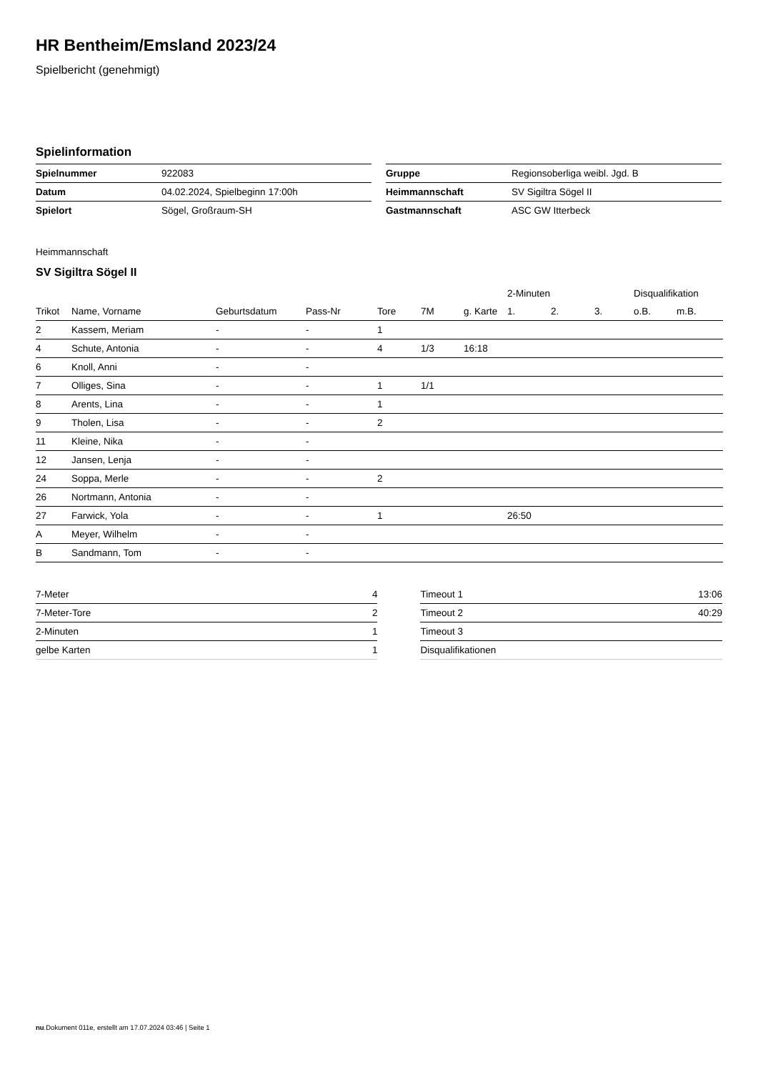HR Bentheim/Emsland 2023/24
Spielbericht (genehmigt)
Spielinformation
| Spielnummer | 922083 |
| Datum | 04.02.2024, Spielbeginn 17:00h |
| Spielort | Sögel, Großraum-SH |
| Gruppe | Regionsoberliga weibl. Jgd. B |
| Heimmannschaft | SV Sigiltra Sögel II |
| Gastmannschaft | ASC GW Itterbeck |
Heimmannschaft
SV Sigiltra Sögel II
| | | | | | | | 2-Minuten | | | Disqualifikation | |
| --- | --- | --- | --- | --- | --- | --- | --- | --- | --- | --- | --- |
| Trikot | Name, Vorname | Geburtsdatum | Pass-Nr | Tore | 7M | g. Karte | 1. | 2. | 3. | o.B. | m.B. |
| 2 | Kassem, Meriam | - | - | 1 | | | | | | | |
| 4 | Schute, Antonia | - | - | 4 | 1/3 | 16:18 | | | | | |
| 6 | Knoll, Anni | - | - | | | | | | | | |
| 7 | Olliges, Sina | - | - | 1 | 1/1 | | | | | | |
| 8 | Arents, Lina | - | - | 1 | | | | | | | |
| 9 | Tholen, Lisa | - | - | 2 | | | | | | | |
| 11 | Kleine, Nika | - | - | | | | | | | | |
| 12 | Jansen, Lenja | - | - | | | | | | | | |
| 24 | Soppa, Merle | - | - | 2 | | | | | | | |
| 26 | Nortmann, Antonia | - | - | | | | | | | | |
| 27 | Farwick, Yola | - | - | 1 | | | 26:50 | | | | |
| A | Meyer, Wilhelm | - | - | | | | | | | | |
| B | Sandmann, Tom | - | - | | | | | | | | |
| 7-Meter | 4 |
| 7-Meter-Tore | 2 |
| 2-Minuten | 1 |
| gelbe Karten | 1 |
| Timeout 1 | 13:06 |
| Timeout 2 | 40:29 |
| Timeout 3 | |
| Disqualifikationen | |
nu.Dokument 011e, erstellt am 17.07.2024 03:46 | Seite 1